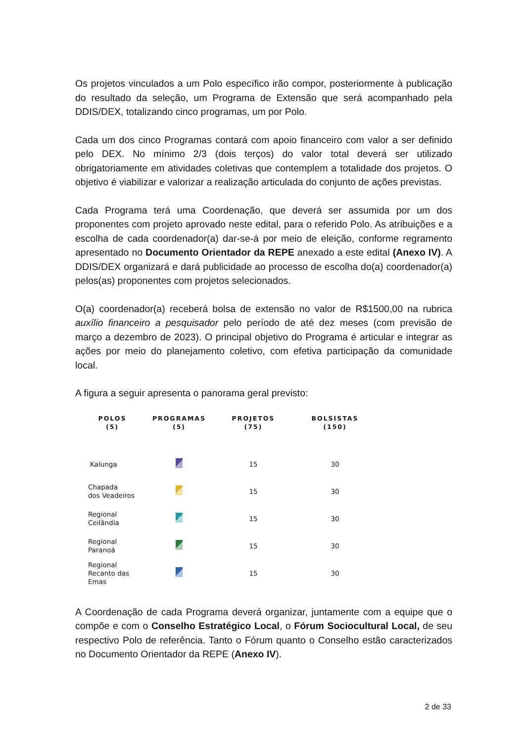Os projetos vinculados a um Polo específico irão compor, posteriormente à publicação do resultado da seleção, um Programa de Extensão que será acompanhado pela DDIS/DEX, totalizando cinco programas, um por Polo.
Cada um dos cinco Programas contará com apoio financeiro com valor a ser definido pelo DEX. No mínimo 2/3 (dois terços) do valor total deverá ser utilizado obrigatoriamente em atividades coletivas que contemplem a totalidade dos projetos. O objetivo é viabilizar e valorizar a realização articulada do conjunto de ações previstas.
Cada Programa terá uma Coordenação, que deverá ser assumida por um dos proponentes com projeto aprovado neste edital, para o referido Polo. As atribuições e a escolha de cada coordenador(a) dar-se-á por meio de eleição, conforme regramento apresentado no Documento Orientador da REPE anexado a este edital (Anexo IV). A DDIS/DEX organizará e dará publicidade ao processo de escolha do(a) coordenador(a) pelos(as) proponentes com projetos selecionados.
O(a) coordenador(a) receberá bolsa de extensão no valor de R$1500,00 na rubrica auxílio financeiro a pesquisador pelo período de até dez meses (com previsão de março a dezembro de 2023). O principal objetivo do Programa é articular e integrar as ações por meio do planejamento coletivo, com efetiva participação da comunidade local.
A figura a seguir apresenta o panorama geral previsto:
| POLOS (5) | PROGRAMAS (5) | PROJETOS (75) | BOLSISTAS (150) |
| --- | --- | --- | --- |
| Kalunga | | 15 | 30 |
| Chapada dos Veadeiros | | 15 | 30 |
| Regional Ceilândia | | 15 | 30 |
| Regional Paranoá | | 15 | 30 |
| Regional Recanto das Emas | | 15 | 30 |
A Coordenação de cada Programa deverá organizar, juntamente com a equipe que o compõe e com o Conselho Estratégico Local, o Fórum Sociocultural Local, de seu respectivo Polo de referência. Tanto o Fórum quanto o Conselho estão caracterizados no Documento Orientador da REPE (Anexo IV).
2 de 33